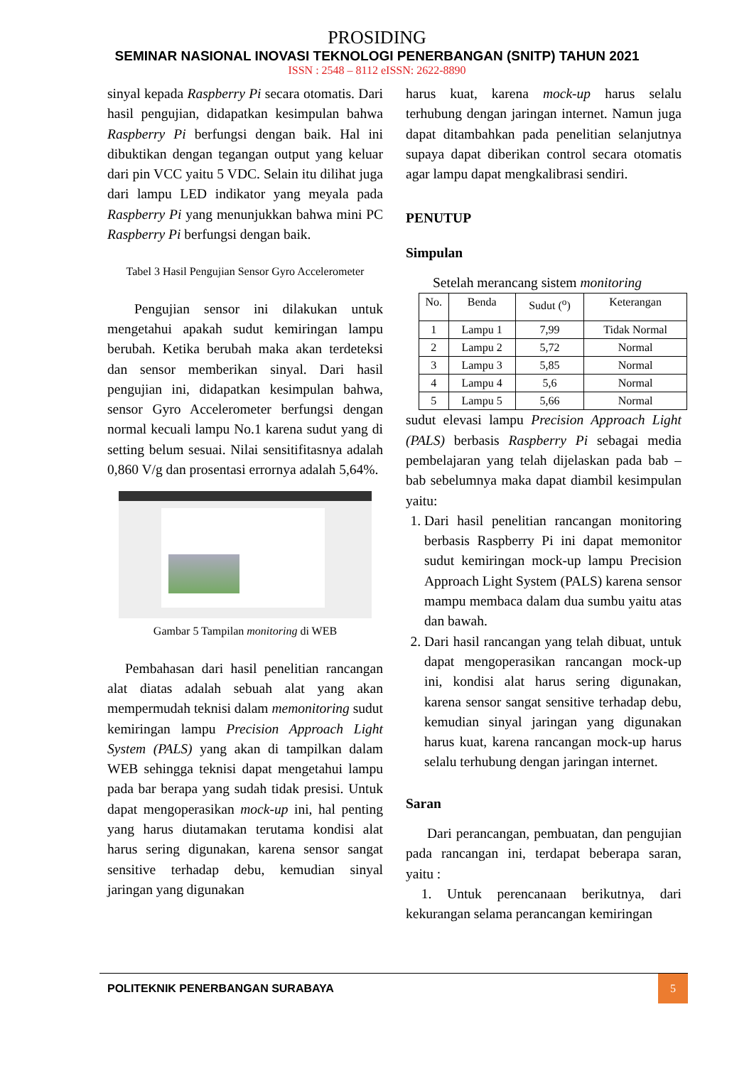PROSIDING
SEMINAR NASIONAL INOVASI TEKNOLOGI PENERBANGAN (SNITP) TAHUN 2021
ISSN : 2548 – 8112 eISSN: 2622-8890
sinyal kepada Raspberry Pi secara otomatis. Dari hasil pengujian, didapatkan kesimpulan bahwa Raspberry Pi berfungsi dengan baik. Hal ini dibuktikan dengan tegangan output yang keluar dari pin VCC yaitu 5 VDC. Selain itu dilihat juga dari lampu LED indikator yang meyala pada Raspberry Pi yang menunjukkan bahwa mini PC Raspberry Pi berfungsi dengan baik.
Tabel 3 Hasil Pengujian Sensor Gyro Accelerometer
Pengujian sensor ini dilakukan untuk mengetahui apakah sudut kemiringan lampu berubah. Ketika berubah maka akan terdeteksi dan sensor memberikan sinyal. Dari hasil pengujian ini, didapatkan kesimpulan bahwa, sensor Gyro Accelerometer berfungsi dengan normal kecuali lampu No.1 karena sudut yang di setting belum sesuai. Nilai sensitifitasnya adalah 0,860 V/g dan prosentasi errornya adalah 5,64%.
Gambar 5 Tampilan monitoring di WEB
Pembahasan dari hasil penelitian rancangan alat diatas adalah sebuah alat yang akan mempermudah teknisi dalam memonitoring sudut kemiringan lampu Precision Approach Light System (PALS) yang akan di tampilkan dalam WEB sehingga teknisi dapat mengetahui lampu pada bar berapa yang sudah tidak presisi. Untuk dapat mengoperasikan mock-up ini, hal penting yang harus diutamakan terutama kondisi alat harus sering digunakan, karena sensor sangat sensitive terhadap debu, kemudian sinyal jaringan yang digunakan
harus kuat, karena mock-up harus selalu terhubung dengan jaringan internet. Namun juga dapat ditambahkan pada penelitian selanjutnya supaya dapat diberikan control secara otomatis agar lampu dapat mengkalibrasi sendiri.
PENUTUP
Simpulan
Setelah merancang sistem monitoring
| No. | Benda | Sudut (<sup>o</sup>) | Keterangan |
| --- | --- | --- | --- |
| 1 | Lampu 1 | 7,99 | Tidak Normal |
| 2 | Lampu 2 | 5,72 | Normal |
| 3 | Lampu 3 | 5,85 | Normal |
| 4 | Lampu 4 | 5,6 | Normal |
| 5 | Lampu 5 | 5,66 | Normal |
sudut elevasi lampu Precision Approach Light (PALS) berbasis Raspberry Pi sebagai media pembelajaran yang telah dijelaskan pada bab – bab sebelumnya maka dapat diambil kesimpulan yaitu:
1. Dari hasil penelitian rancangan monitoring berbasis Raspberry Pi ini dapat memonitor sudut kemiringan mock-up lampu Precision Approach Light System (PALS) karena sensor mampu membaca dalam dua sumbu yaitu atas dan bawah.
2. Dari hasil rancangan yang telah dibuat, untuk dapat mengoperasikan rancangan mock-up ini, kondisi alat harus sering digunakan, karena sensor sangat sensitive terhadap debu, kemudian sinyal jaringan yang digunakan harus kuat, karena rancangan mock-up harus selalu terhubung dengan jaringan internet.
Saran
Dari perancangan, pembuatan, dan pengujian pada rancangan ini, terdapat beberapa saran, yaitu :
1. Untuk perencanaan berikutnya, dari kekurangan selama perancangan kemiringan
POLITEKNIK PENERBANGAN SURABAYA
5